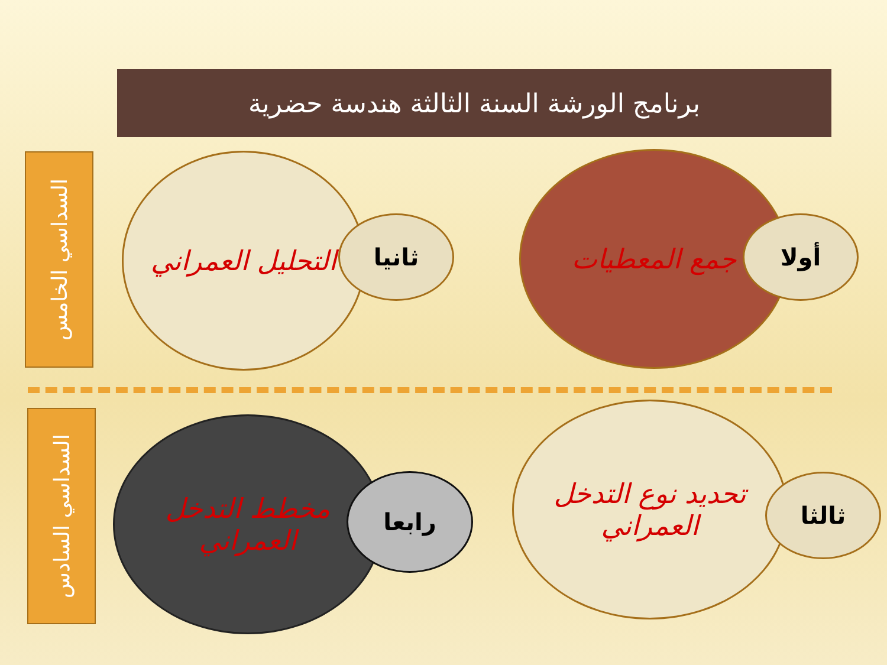برنامج الورشة السنة الثالثة هندسة حضرية
السداسي الخامس
جمع المعطيات
أولا
التحليل العمراني
ثانيا
السداسي السادس
تحديد نوع التدخل العمراني
ثالثا
مخطط التدخل العمراني
رابعا